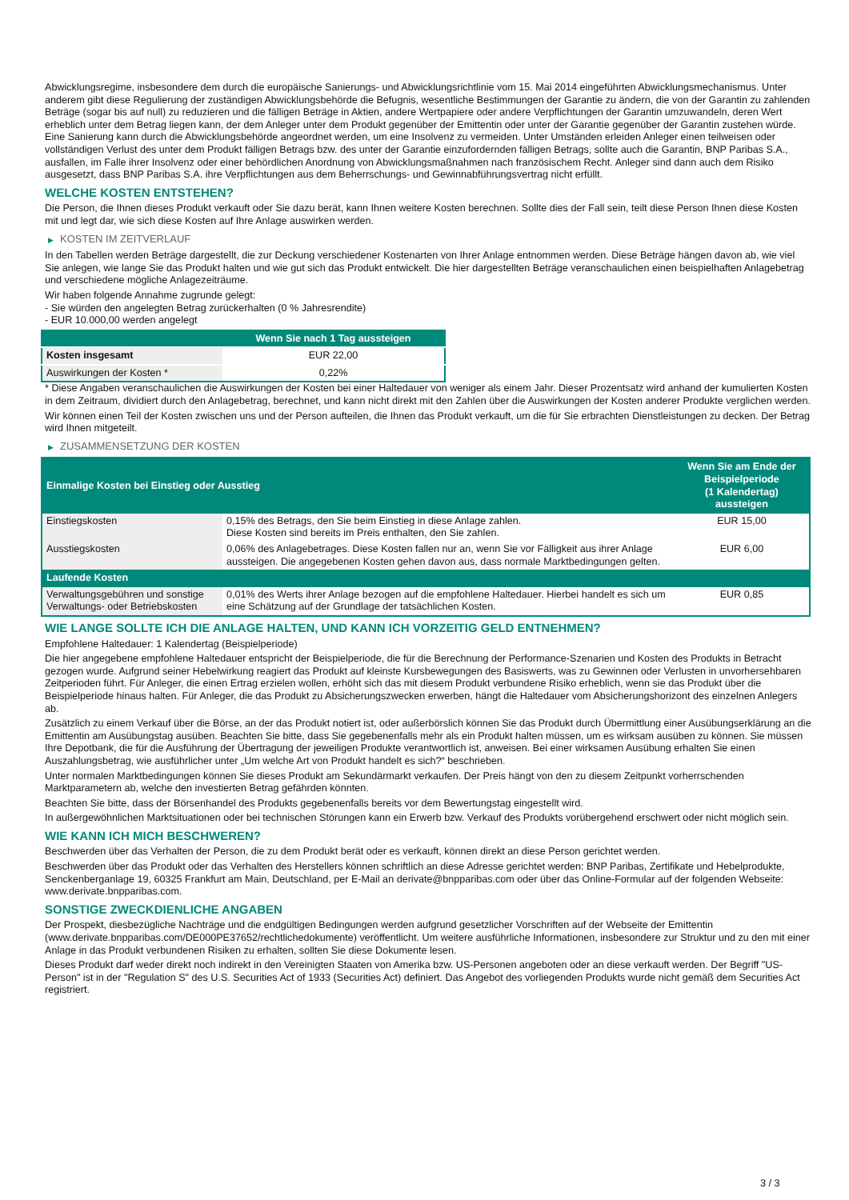Abwicklungsregime, insbesondere dem durch die europäische Sanierungs- und Abwicklungsrichtlinie vom 15. Mai 2014 eingeführten Abwicklungsmechanismus. Unter anderem gibt diese Regulierung der zuständigen Abwicklungsbehörde die Befugnis, wesentliche Bestimmungen der Garantie zu ändern, die von der Garantin zu zahlenden Beträge (sogar bis auf null) zu reduzieren und die fälligen Beträge in Aktien, andere Wertpapiere oder andere Verpflichtungen der Garantin umzuwandeln, deren Wert erheblich unter dem Betrag liegen kann, der dem Anleger unter dem Produkt gegenüber der Emittentin oder unter der Garantie gegenüber der Garantin zustehen würde. Eine Sanierung kann durch die Abwicklungsbehörde angeordnet werden, um eine Insolvenz zu vermeiden. Unter Umständen erleiden Anleger einen teilweisen oder vollständigen Verlust des unter dem Produkt fälligen Betrags bzw. des unter der Garantie einzufordernden fälligen Betrags, sollte auch die Garantin, BNP Paribas S.A., ausfallen, im Falle ihrer Insolvenz oder einer behördlichen Anordnung von Abwicklungsmaßnahmen nach französischem Recht. Anleger sind dann auch dem Risiko ausgesetzt, dass BNP Paribas S.A. ihre Verpflichtungen aus dem Beherrschungs- und Gewinnabführungsvertrag nicht erfüllt.
WELCHE KOSTEN ENTSTEHEN?
Die Person, die Ihnen dieses Produkt verkauft oder Sie dazu berät, kann Ihnen weitere Kosten berechnen. Sollte dies der Fall sein, teilt diese Person Ihnen diese Kosten mit und legt dar, wie sich diese Kosten auf Ihre Anlage auswirken werden.
▶ KOSTEN IM ZEITVERLAUF
In den Tabellen werden Beträge dargestellt, die zur Deckung verschiedener Kostenarten von Ihrer Anlage entnommen werden. Diese Beträge hängen davon ab, wie viel Sie anlegen, wie lange Sie das Produkt halten und wie gut sich das Produkt entwickelt. Die hier dargestellten Beträge veranschaulichen einen beispielhaften Anlagebetrag und verschiedene mögliche Anlagezeiträume.
Wir haben folgende Annahme zugrunde gelegt:
- Sie würden den angelegten Betrag zurückerhalten (0 % Jahresrendite)
- EUR 10.000,00 werden angelegt
| | Wenn Sie nach 1 Tag aussteigen |
| --- | --- |
| Kosten insgesamt | EUR 22,00 |
| Auswirkungen der Kosten * | 0,22% |
* Diese Angaben veranschaulichen die Auswirkungen der Kosten bei einer Haltedauer von weniger als einem Jahr. Dieser Prozentsatz wird anhand der kumulierten Kosten in dem Zeitraum, dividiert durch den Anlagebetrag, berechnet, und kann nicht direkt mit den Zahlen über die Auswirkungen der Kosten anderer Produkte verglichen werden.
Wir können einen Teil der Kosten zwischen uns und der Person aufteilen, die Ihnen das Produkt verkauft, um die für Sie erbrachten Dienstleistungen zu decken. Der Betrag wird Ihnen mitgeteilt.
▶ ZUSAMMENSETZUNG DER KOSTEN
| Einmalige Kosten bei Einstieg oder Ausstieg | | Wenn Sie am Ende der Beispielperiode (1 Kalendertag) aussteigen |
| --- | --- | --- |
| Einstiegskosten | 0,15% des Betrags, den Sie beim Einstieg in diese Anlage zahlen. Diese Kosten sind bereits im Preis enthalten, den Sie zahlen. | EUR 15,00 |
| Ausstiegskosten | 0,06% des Anlagebetrages. Diese Kosten fallen nur an, wenn Sie vor Fälligkeit aus ihrer Anlage aussteigen. Die angegebenen Kosten gehen davon aus, dass normale Marktbedingungen gelten. | EUR 6,00 |
| Laufende Kosten | | |
| Verwaltungsgebühren und sonstige Verwaltungs- oder Betriebskosten | 0,01% des Werts ihrer Anlage bezogen auf die empfohlene Haltedauer. Hierbei handelt es sich um eine Schätzung auf der Grundlage der tatsächlichen Kosten. | EUR 0,85 |
WIE LANGE SOLLTE ICH DIE ANLAGE HALTEN, UND KANN ICH VORZEITIG GELD ENTNEHMEN?
Empfohlene Haltedauer: 1 Kalendertag (Beispielperiode)
Die hier angegebene empfohlene Haltedauer entspricht der Beispielperiode, die für die Berechnung der Performance-Szenarien und Kosten des Produkts in Betracht gezogen wurde. Aufgrund seiner Hebelwirkung reagiert das Produkt auf kleinste Kursbewegungen des Basiswerts, was zu Gewinnen oder Verlusten in unvorhersehbaren Zeitperioden führt. Für Anleger, die einen Ertrag erzielen wollen, erhöht sich das mit diesem Produkt verbundene Risiko erheblich, wenn sie das Produkt über die Beispielperiode hinaus halten. Für Anleger, die das Produkt zu Absicherungszwecken erwerben, hängt die Haltedauer vom Absicherungshorizont des einzelnen Anlegers ab.
Zusätzlich zu einem Verkauf über die Börse, an der das Produkt notiert ist, oder außerbörslich können Sie das Produkt durch Übermittlung einer Ausübungserklärung an die Emittentin am Ausübungstag ausüben. Beachten Sie bitte, dass Sie gegebenenfalls mehr als ein Produkt halten müssen, um es wirksam ausüben zu können. Sie müssen Ihre Depotbank, die für die Ausführung der Übertragung der jeweiligen Produkte verantwortlich ist, anweisen. Bei einer wirksamen Ausübung erhalten Sie einen Auszahlungsbetrag, wie ausführlicher unter „Um welche Art von Produkt handelt es sich?“ beschrieben.
Unter normalen Marktbedingungen können Sie dieses Produkt am Sekundärmarkt verkaufen. Der Preis hängt von den zu diesem Zeitpunkt vorherrschenden Marktparametern ab, welche den investierten Betrag gefährden könnten.
Beachten Sie bitte, dass der Börsenhandel des Produkts gegebenenfalls bereits vor dem Bewertungstag eingestellt wird.
In außergewöhnlichen Marktsituationen oder bei technischen Störungen kann ein Erwerb bzw. Verkauf des Produkts vorübergehend erschwert oder nicht möglich sein.
WIE KANN ICH MICH BESCHWEREN?
Beschwerden über das Verhalten der Person, die zu dem Produkt berät oder es verkauft, können direkt an diese Person gerichtet werden.
Beschwerden über das Produkt oder das Verhalten des Herstellers können schriftlich an diese Adresse gerichtet werden: BNP Paribas, Zertifikate und Hebelprodukte, Senckenberganlage 19, 60325 Frankfurt am Main, Deutschland, per E-Mail an derivate@bnpparibas.com oder über das Online-Formular auf der folgenden Webseite: www.derivate.bnpparibas.com.
SONSTIGE ZWECKDIENLICHE ANGABEN
Der Prospekt, diesbezügliche Nachträge und die endgültigen Bedingungen werden aufgrund gesetzlicher Vorschriften auf der Webseite der Emittentin (www.derivate.bnpparibas.com/DE000PE37652/rechtlichedokumente) veröffentlicht. Um weitere ausführliche Informationen, insbesondere zur Struktur und zu den mit einer Anlage in das Produkt verbundenen Risiken zu erhalten, sollten Sie diese Dokumente lesen.
Dieses Produkt darf weder direkt noch indirekt in den Vereinigten Staaten von Amerika bzw. US-Personen angeboten oder an diese verkauft werden. Der Begriff "US-Person" ist in der "Regulation S" des U.S. Securities Act of 1933 (Securities Act) definiert. Das Angebot des vorliegenden Produkts wurde nicht gemäß dem Securities Act registriert.
3 / 3